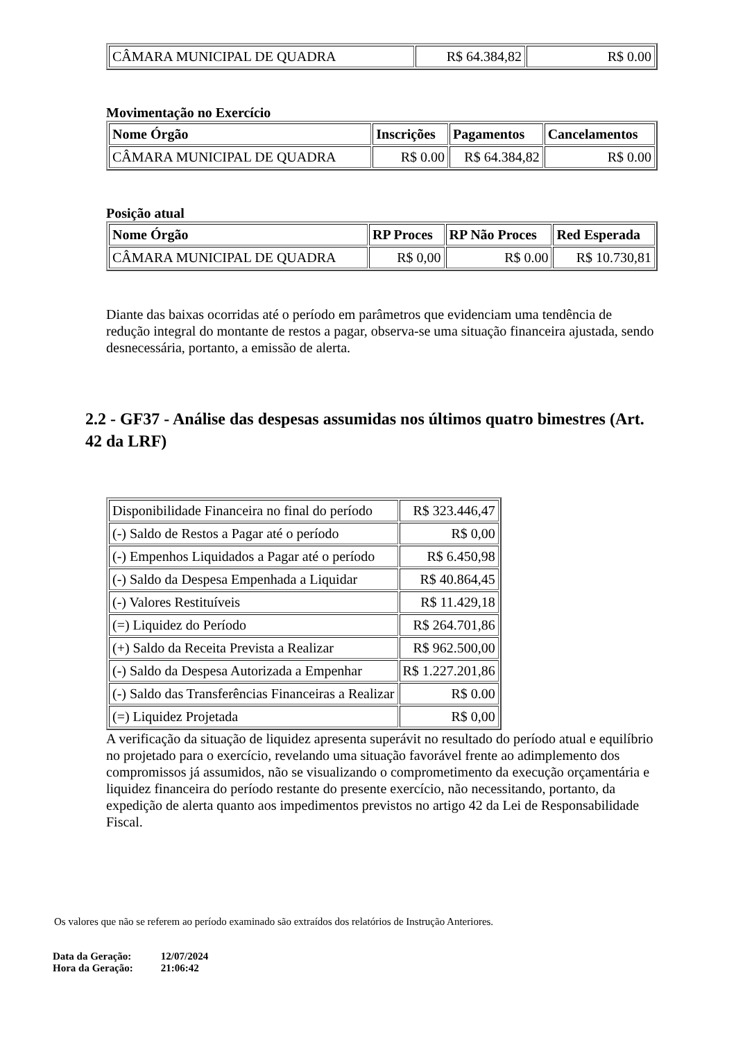| CÂMARA MUNICIPAL DE QUADRA | R$ 64.384,82 | R$ 0.00 |
Movimentação no Exercício
| Nome Órgão | Inscrições | Pagamentos | Cancelamentos |
| --- | --- | --- | --- |
| CÂMARA MUNICIPAL DE QUADRA | R$ 0.00 | R$ 64.384,82 | R$ 0.00 |
Posição atual
| Nome Órgão | RP Proces | RP Não Proces | Red Esperada |
| --- | --- | --- | --- |
| CÂMARA MUNICIPAL DE QUADRA | R$ 0,00 | R$ 0.00 | R$ 10.730,81 |
Diante das baixas ocorridas até o período em parâmetros que evidenciam uma tendência de redução integral do montante de restos a pagar, observa-se uma situação financeira ajustada, sendo desnecessária, portanto, a emissão de alerta.
2.2 - GF37 - Análise das despesas assumidas nos últimos quatro bimestres (Art. 42 da LRF)
| Disponibilidade Financeira no final do período | R$ 323.446,47 |
| (-) Saldo de Restos a Pagar até o período | R$ 0,00 |
| (-) Empenhos Liquidados a Pagar até o período | R$ 6.450,98 |
| (-) Saldo da Despesa Empenhada a Liquidar | R$ 40.864,45 |
| (-) Valores Restituíveis | R$ 11.429,18 |
| (=) Liquidez do Período | R$ 264.701,86 |
| (+) Saldo da Receita Prevista a Realizar | R$ 962.500,00 |
| (-) Saldo da Despesa Autorizada a Empenhar | R$ 1.227.201,86 |
| (-) Saldo das Transferências Financeiras a Realizar | R$ 0.00 |
| (=) Liquidez Projetada | R$ 0,00 |
A verificação da situação de liquidez apresenta superávit no resultado do período atual e equilíbrio no projetado para o exercício, revelando uma situação favorável frente ao adimplemento dos compromissos já assumidos, não se visualizando o comprometimento da execução orçamentária e liquidez financeira do período restante do presente exercício, não necessitando, portanto, da expedição de alerta quanto aos impedimentos previstos no artigo 42 da Lei de Responsabilidade Fiscal.
Os valores que não se referem ao período examinado são extraídos dos relatórios de Instrução Anteriores.
| Data da Geração: | 12/07/2024 |
| Hora da Geração: | 21:06:42 |